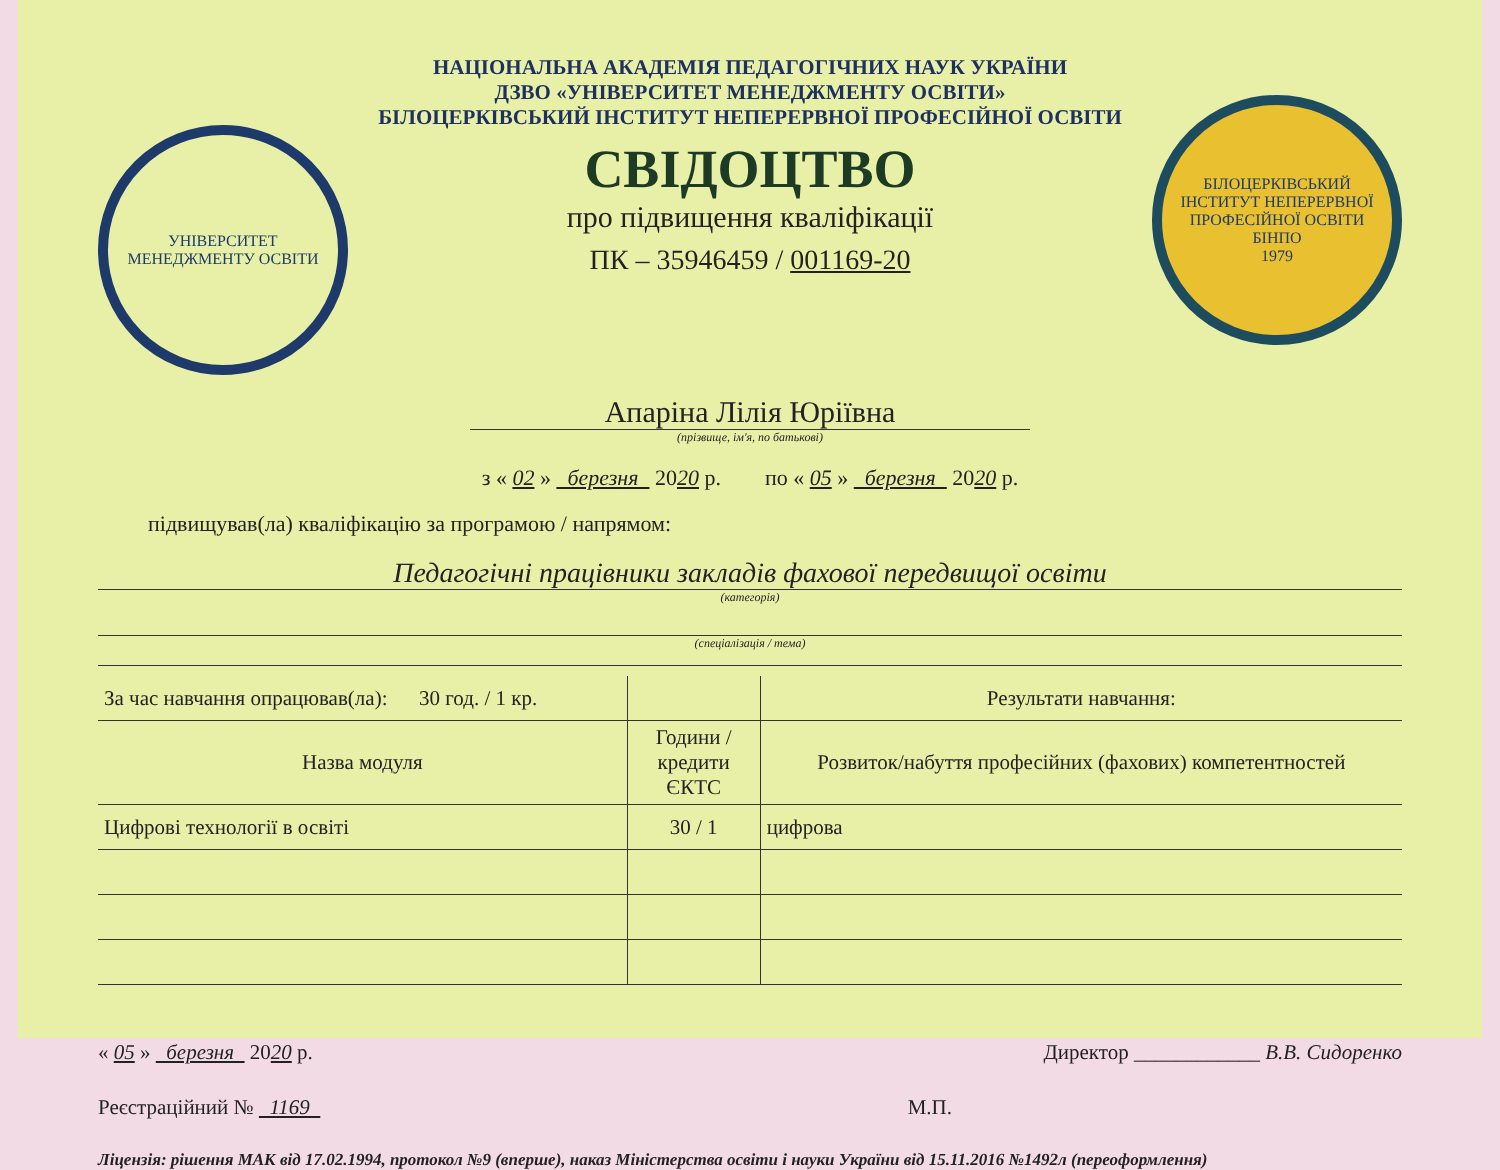УНІВЕРСИТЕТ МЕНЕДЖМЕНТУ ОСВІТИ
НАЦІОНАЛЬНА АКАДЕМІЯ ПЕДАГОГІЧНИХ НАУК УКРАЇНИ
ДЗВО «УНІВЕРСИТЕТ МЕНЕДЖМЕНТУ ОСВІТИ»
БІЛОЦЕРКІВСЬКИЙ ІНСТИТУТ НЕПЕРЕРВНОЇ ПРОФЕСІЙНОЇ ОСВІТИ
СВІДОЦТВО
про підвищення кваліфікації
ПК – 35946459 / 001169-20
БІЛОЦЕРКІВСЬКИЙ ІНСТИТУТ НЕПЕРЕРВНОЇ ПРОФЕСІЙНОЇ ОСВІТИ
БІНПО
1979
Апаріна Лілія Юріївна
(прізвище, ім'я, по батькові)
з « 02 » березня 2020 р. по « 05 » березня 2020 р.
підвищував(ла) кваліфікацію за програмою / напрямом:
Педагогічні працівники закладів фахової передвищої освіти
(категорія)
(спеціалізація / тема)
| За час навчання опрацював(ла): 30 год. / 1 кр. | | Результати навчання: |
| Назва модуля | Години / кредити ЄКТС | Розвиток/набуття професійних (фахових) компетентностей |
| Цифрові технології в освіті | 30 / 1 | цифрова |
« 05 » березня 2020 р. Директор ____________ В.В. Сидоренко
Реєстраційний № 1169 М.П.
Ліцензія: рішення МАК від 17.02.1994, протокол №9 (вперше), наказ Міністерства освіти і науки України від 15.11.2016 №1492л (переоформлення)